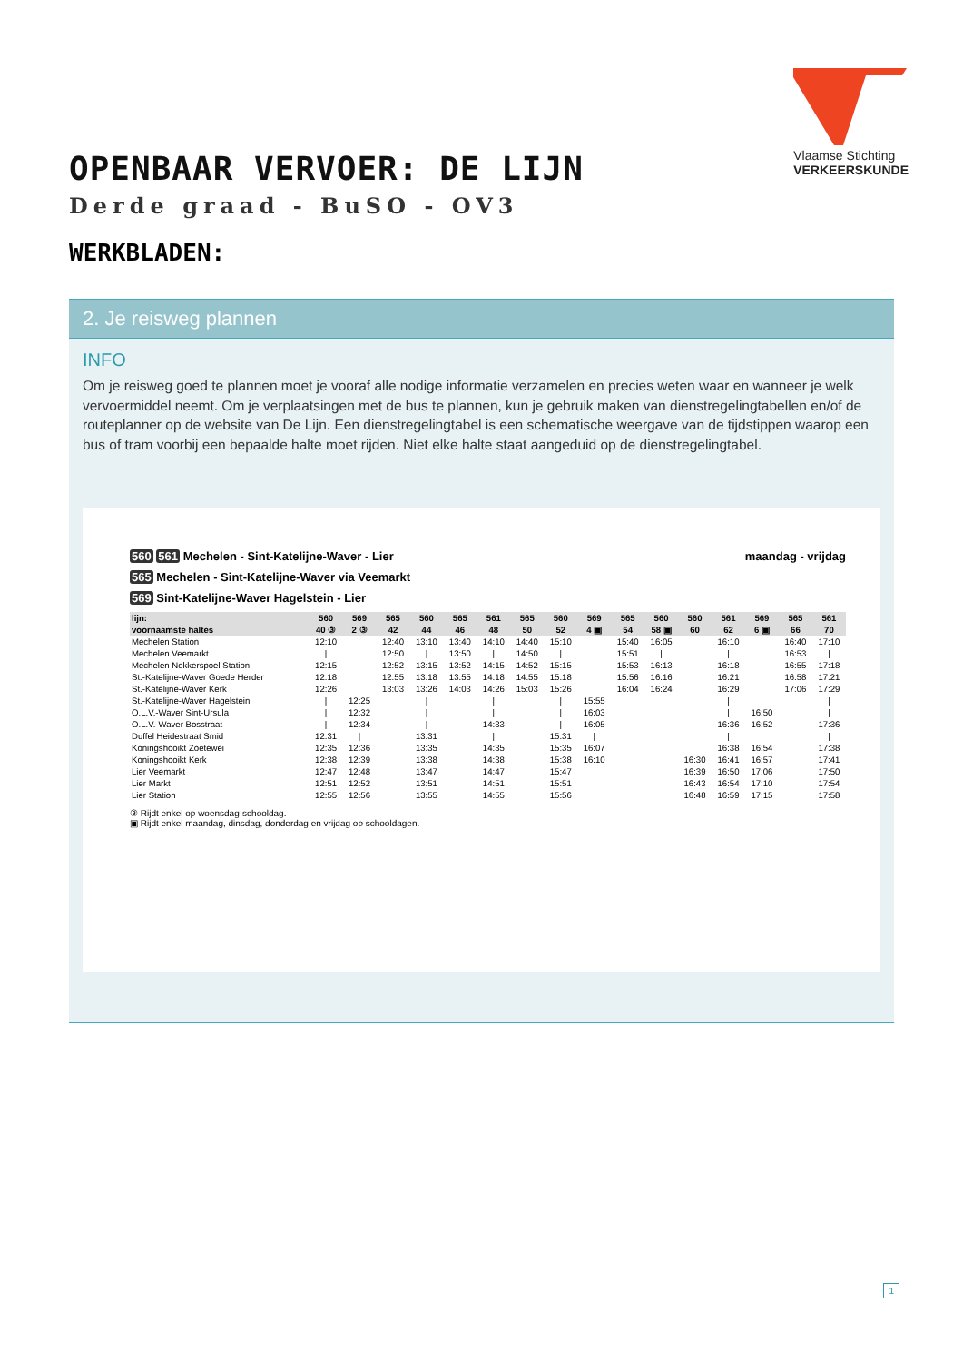OPENBAAR VERVOER: DE LIJN
Derde graad - BuSO - OV3
WERKBLADEN:
Vlaamse Stichting
VERKEERSKUNDE
2. Je reisweg plannen
INFO
Om je reisweg goed te plannen moet je vooraf alle nodige informatie verzamelen en precies weten waar en wanneer je welk vervoermiddel neemt. Om je verplaatsingen met de bus te plannen, kun je gebruik maken van dienstregelingtabellen en/of de routeplanner op de website van De Lijn. Een dienstregelingtabel is een schematische weergave van de tijdstippen waarop een bus of tram voorbij een bepaalde halte moet rijden. Niet elke halte staat aangeduid op de dienstregelingtabel.
560 561 Mechelen - Sint-Katelijne-Waver - Lier maandag - vrijdag
565 Mechelen - Sint-Katelijne-Waver via Veemarkt
569 Sint-Katelijne-Waver Hagelstein - Lier
| lijn: | 560 | 569 | 565 | 560 | 565 | 561 | 565 | 560 | 569 | 565 | 560 | 560 | 561 | 569 | 565 | 561 |
| --- | --- | --- | --- | --- | --- | --- | --- | --- | --- | --- | --- | --- | --- | --- | --- | --- |
| voornaamste haltes | 40 ③ | 2 ③ | 42 | 44 | 46 | 48 | 50 | 52 | 4 ▣ | 54 | 58 ▣ | 60 | 62 | 6 ▣ | 66 | 70 |
| Mechelen Station | 12:10 | | 12:40 | 13:10 | 13:40 | 14:10 | 14:40 | 15:10 | | 15:40 | 16:05 | | 16:10 | | 16:40 | 17:10 |
| Mechelen Veemarkt | / | | 12:50 | / | 13:50 | / | 14:50 | / | | 15:51 | / | | / | | 16:53 | / |
| Mechelen Nekkerspoel Station | 12:15 | | 12:52 | 13:15 | 13:52 | 14:15 | 14:52 | 15:15 | | 15:53 | 16:13 | | 16:18 | | 16:55 | 17:18 |
| St.-Katelijne-Waver Goede Herder | 12:18 | | 12:55 | 13:18 | 13:55 | 14:18 | 14:55 | 15:18 | | 15:56 | 16:16 | | 16:21 | | 16:58 | 17:21 |
| St.-Katelijne-Waver Kerk | 12:26 | | 13:03 | 13:26 | 14:03 | 14:26 | 15:03 | 15:26 | | 16:04 | 16:24 | | 16:29 | | 17:06 | 17:29 |
| St.-Katelijne-Waver Hagelstein | / | 12:25 | | / | | / | | / | 15:55 | | | | / | | | / |
| O.L.V.-Waver Sint-Ursula | / | 12:32 | | / | | / | | / | 16:03 | | | | / | 16:50 | | / |
| O.L.V.-Waver Bosstraat | / | 12:34 | | / | | 14:33 | | / | 16:05 | | | | 16:36 | 16:52 | | 17:36 |
| Duffel Heidestraat Smid | 12:31 | / | | 13:31 | | / | | 15:31 | / | | | | / | / | | / |
| Koningshooikt Zoetewei | 12:35 | 12:36 | | 13:35 | | 14:35 | | 15:35 | 16:07 | | | | 16:38 | 16:54 | | 17:38 |
| Koningshooikt Kerk | 12:38 | 12:39 | | 13:38 | | 14:38 | | 15:38 | 16:10 | | | 16:30 | 16:41 | 16:57 | | 17:41 |
| Lier Veemarkt | 12:47 | 12:48 | | 13:47 | | 14:47 | | 15:47 | | | | 16:39 | 16:50 | 17:06 | | 17:50 |
| Lier Markt | 12:51 | 12:52 | | 13:51 | | 14:51 | | 15:51 | | | | 16:43 | 16:54 | 17:10 | | 17:54 |
| Lier Station | 12:55 | 12:56 | | 13:55 | | 14:55 | | 15:56 | | | | 16:48 | 16:59 | 17:15 | | 17:58 |
③ Rijdt enkel op woensdag-schooldag.
▣ Rijdt enkel maandag, dinsdag, donderdag en vrijdag op schooldagen.
1